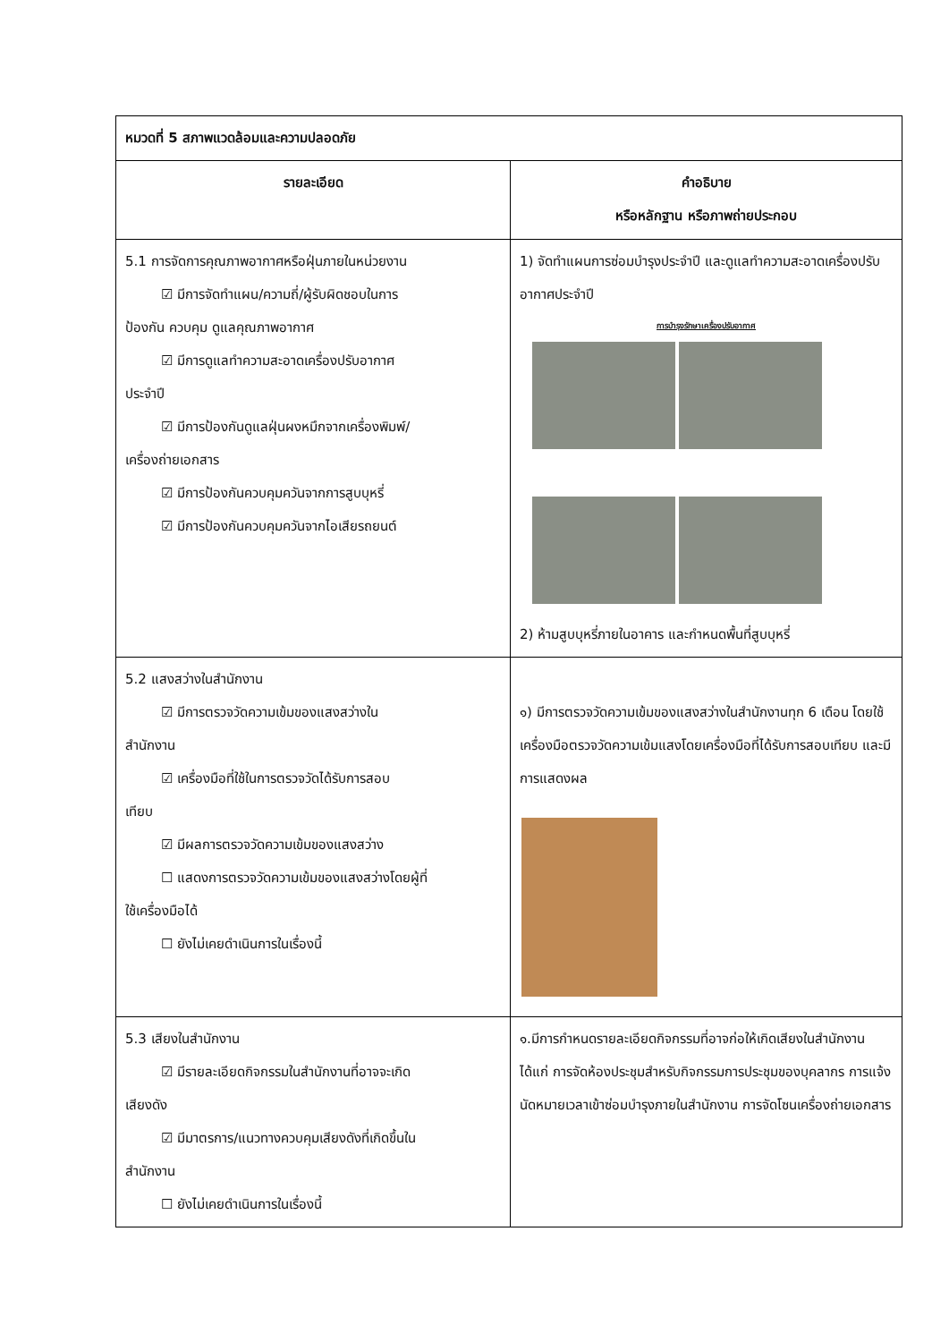| หมวดที่ 5 สภาพแวดล้อมและความปลอดภัย | |
| --- | --- |
| รายละเอียด | คำอธิบาย หรือหลักฐาน หรือภาพถ่ายประกอบ |
| 5.1 การจัดการคุณภาพอากาศหรือฝุ่นภายในหน่วยงาน ☑ มีการจัดทำแผน/ความถี่/ผู้รับผิดชอบในการ ป้องกัน ควบคุม ดูแลคุณภาพอากาศ ☑ มีการดูแลทำความสะอาดเครื่องปรับอากาศ ประจำปี ☑ มีการป้องกันดูแลฝุ่นผงหมึกจากเครื่องพิมพ์/ เครื่องถ่ายเอกสาร ☑ มีการป้องกันควบคุมควันจากการสูบบุหรี่ ☑ มีการป้องกันควบคุมควันจากไอเสียรถยนต์ | 1) จัดทำแผนการซ่อมบำรุงประจำปี และดูแลทำความสะอาดเครื่องปรับอากาศประจำปี การบำรุงรักษาเครื่องปรับอากาศ 2) ห้ามสูบบุหรี่ภายในอาคาร และกำหนดพื้นที่สูบบุหรี่ |
| 5.2 แสงสว่างในสำนักงาน ☑ มีการตรวจวัดความเข้มของแสงสว่างใน สำนักงาน ☑ เครื่องมือที่ใช้ในการตรวจวัดได้รับการสอบ เทียบ ☑ มีผลการตรวจวัดความเข้มของแสงสว่าง ☐ แสดงการตรวจวัดความเข้มของแสงสว่างโดยผู้ที่ ใช้เครื่องมือได้ ☐ ยังไม่เคยดำเนินการในเรื่องนี้ | ๑) มีการตรวจวัดความเข้มของแสงสว่างในสำนักงานทุก 6 เดือน โดยใช้เครื่องมือตรวจวัดความเข้มแสงโดยเครื่องมือที่ได้รับการสอบเทียบ และมีการแสดงผล |
| 5.3 เสียงในสำนักงาน ☑ มีรายละเอียดกิจกรรมในสำนักงานที่อาจจะเกิด เสียงดัง ☑ มีมาตรการ/แนวทางควบคุมเสียงดังที่เกิดขึ้นใน สำนักงาน ☐ ยังไม่เคยดำเนินการในเรื่องนี้ | ๑.มีการกำหนดรายละเอียดกิจกรรมที่อาจก่อให้เกิดเสียงในสำนักงาน ได้แก่ การจัดห้องประชุมสำหรับกิจกรรมการประชุมของบุคลากร การแจ้งนัดหมายเวลาเข้าซ่อมบำรุงภายในสำนักงาน การจัดโซนเครื่องถ่ายเอกสาร |